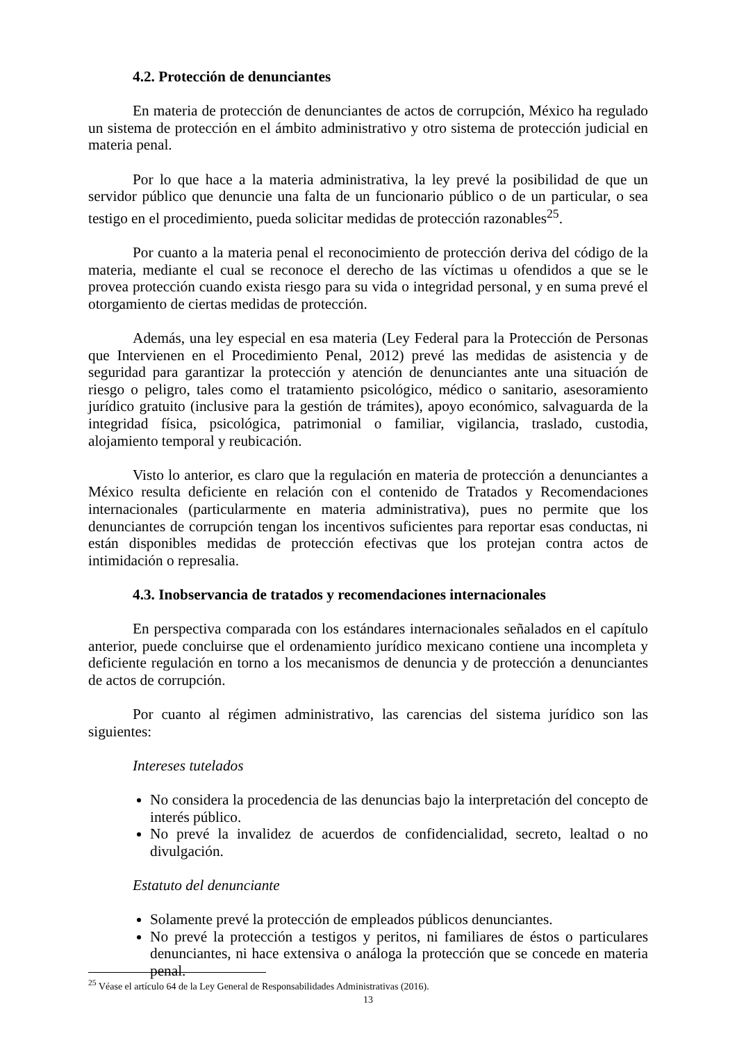4.2. Protección de denunciantes
En materia de protección de denunciantes de actos de corrupción, México ha regulado un sistema de protección en el ámbito administrativo y otro sistema de protección judicial en materia penal.
Por lo que hace a la materia administrativa, la ley prevé la posibilidad de que un servidor público que denuncie una falta de un funcionario público o de un particular, o sea testigo en el procedimiento, pueda solicitar medidas de protección razonables<sup>25</sup>.
Por cuanto a la materia penal el reconocimiento de protección deriva del código de la materia, mediante el cual se reconoce el derecho de las víctimas u ofendidos a que se le provea protección cuando exista riesgo para su vida o integridad personal, y en suma prevé el otorgamiento de ciertas medidas de protección.
Además, una ley especial en esa materia (Ley Federal para la Protección de Personas que Intervienen en el Procedimiento Penal, 2012) prevé las medidas de asistencia y de seguridad para garantizar la protección y atención de denunciantes ante una situación de riesgo o peligro, tales como el tratamiento psicológico, médico o sanitario, asesoramiento jurídico gratuito (inclusive para la gestión de trámites), apoyo económico, salvaguarda de la integridad física, psicológica, patrimonial o familiar, vigilancia, traslado, custodia, alojamiento temporal y reubicación.
Visto lo anterior, es claro que la regulación en materia de protección a denunciantes a México resulta deficiente en relación con el contenido de Tratados y Recomendaciones internacionales (particularmente en materia administrativa), pues no permite que los denunciantes de corrupción tengan los incentivos suficientes para reportar esas conductas, ni están disponibles medidas de protección efectivas que los protejan contra actos de intimidación o represalia.
4.3. Inobservancia de tratados y recomendaciones internacionales
En perspectiva comparada con los estándares internacionales señalados en el capítulo anterior, puede concluirse que el ordenamiento jurídico mexicano contiene una incompleta y deficiente regulación en torno a los mecanismos de denuncia y de protección a denunciantes de actos de corrupción.
Por cuanto al régimen administrativo, las carencias del sistema jurídico son las siguientes:
Intereses tutelados
No considera la procedencia de las denuncias bajo la interpretación del concepto de interés público.
No prevé la invalidez de acuerdos de confidencialidad, secreto, lealtad o no divulgación.
Estatuto del denunciante
Solamente prevé la protección de empleados públicos denunciantes.
No prevé la protección a testigos y peritos, ni familiares de éstos o particulares denunciantes, ni hace extensiva o análoga la protección que se concede en materia penal.
<sup>25</sup> Véase el artículo 64 de la Ley General de Responsabilidades Administrativas (2016).
13